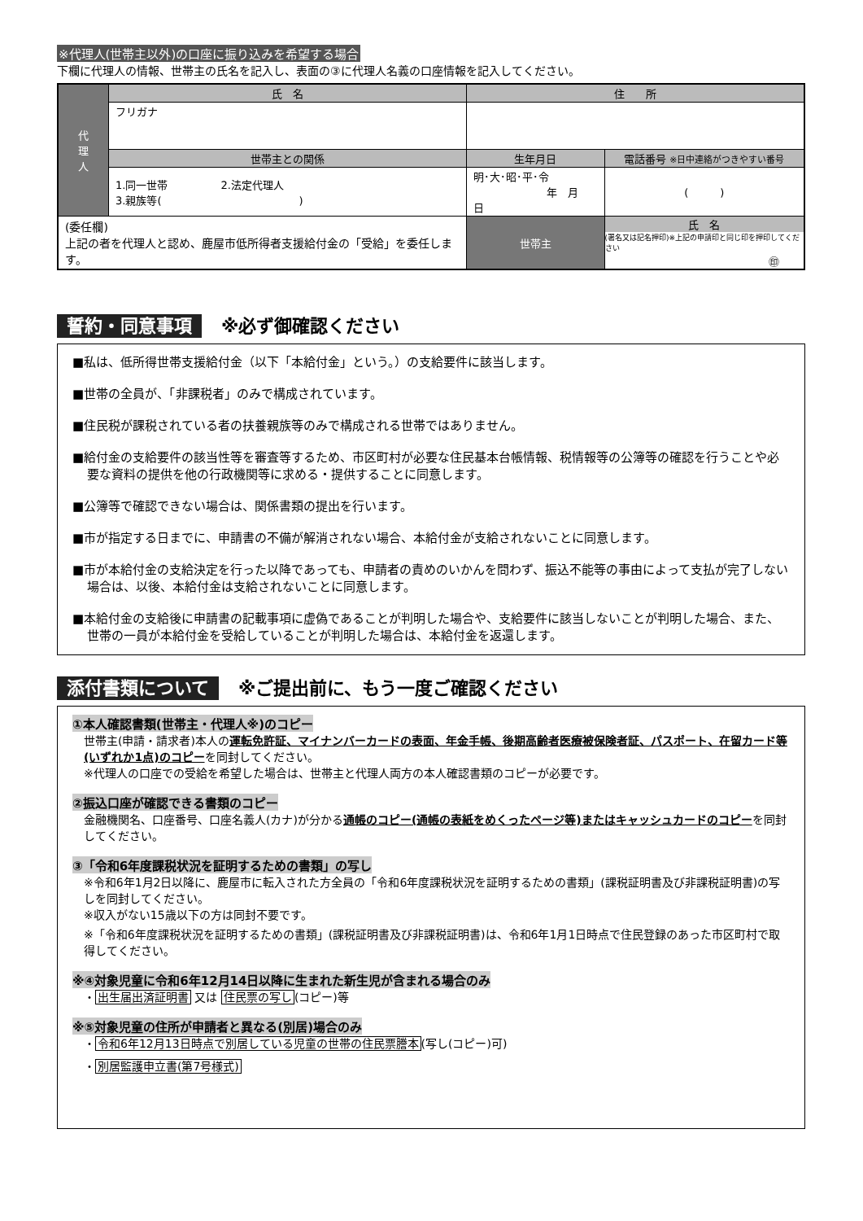※代理人(世帯主以外)の口座に振り込みを希望する場合
下欄に代理人の情報、世帯主の氏名を記入し、表面の③に代理人名義の口座情報を記入してください。
| 代 理 人 | 氏 名 | 住 所 | | |
| | フリガナ | | | |
| | 世帯主との関係 | 生年月日 | | 電話番号 ※日中連絡がつきやすい番号 |
| | 1.同一世帯 2.法定代理人 3.親族等( ) | 明･大･昭･平･令 年 月 日 | | ( ) |
| (委任欄) 上記の者を代理人と認め、鹿屋市低所得者支援給付金の「受給」を委任します。 | | 世帯主 | 氏 名 (署名又は記名押印)※上記の申請印と同じ印を押印してください ㊞ | |
誓約・同意事項 ※必ず御確認ください
■私は、低所得世帯支援給付金（以下「本給付金」という。）の支給要件に該当します。
■世帯の全員が、「非課税者」のみで構成されています。
■住民税が課税されている者の扶養親族等のみで構成される世帯ではありません。
■給付金の支給要件の該当性等を審査等するため、市区町村が必要な住民基本台帳情報、税情報等の公簿等の確認を行うことや必要な資料の提供を他の行政機関等に求める・提供することに同意します。
■公簿等で確認できない場合は、関係書類の提出を行います。
■市が指定する日までに、申請書の不備が解消されない場合、本給付金が支給されないことに同意します。
■市が本給付金の支給決定を行った以降であっても、申請者の責めのいかんを問わず、振込不能等の事由によって支払が完了しない場合は、以後、本給付金は支給されないことに同意します。
■本給付金の支給後に申請書の記載事項に虚偽であることが判明した場合や、支給要件に該当しないことが判明した場合、また、世帯の一員が本給付金を受給していることが判明した場合は、本給付金を返還します。
添付書類について ※ご提出前に、もう一度ご確認ください
①本人確認書類(世帯主・代理人※)のコピー
世帯主(申請・請求者)本人の運転免許証、マイナンバーカードの表面、年金手帳、後期高齢者医療被保険者証、パスポート、在留カード等(いずれか1点)のコピーを同封してください。
※代理人の口座での受給を希望した場合は、世帯主と代理人両方の本人確認書類のコピーが必要です。
②振込口座が確認できる書類のコピー
金融機関名、口座番号、口座名義人(カナ)が分かる通帳のコピー(通帳の表紙をめくったページ等)またはキャッシュカードのコピーを同封してください。
③「令和6年度課税状況を証明するための書類」の写し
※令和6年1月2日以降に、鹿屋市に転入された方全員の「令和6年度課税状況を証明するための書類」(課税証明書及び非課税証明書)の写しを同封してください。
※収入がない15歳以下の方は同封不要です。
※「令和6年度課税状況を証明するための書類」(課税証明書及び非課税証明書)は、令和6年1月1日時点で住民登録のあった市区町村で取得してください。
※④対象児童に令和6年12月14日以降に生まれた新生児が含まれる場合のみ
・出生届出済証明書 又は 住民票の写し(コピー)等
※⑤対象児童の住所が申請者と異なる(別居)場合のみ
・令和6年12月13日時点で別居している児童の世帯の住民票謄本(写し(コピー)可)
・別居監護申立書(第7号様式)